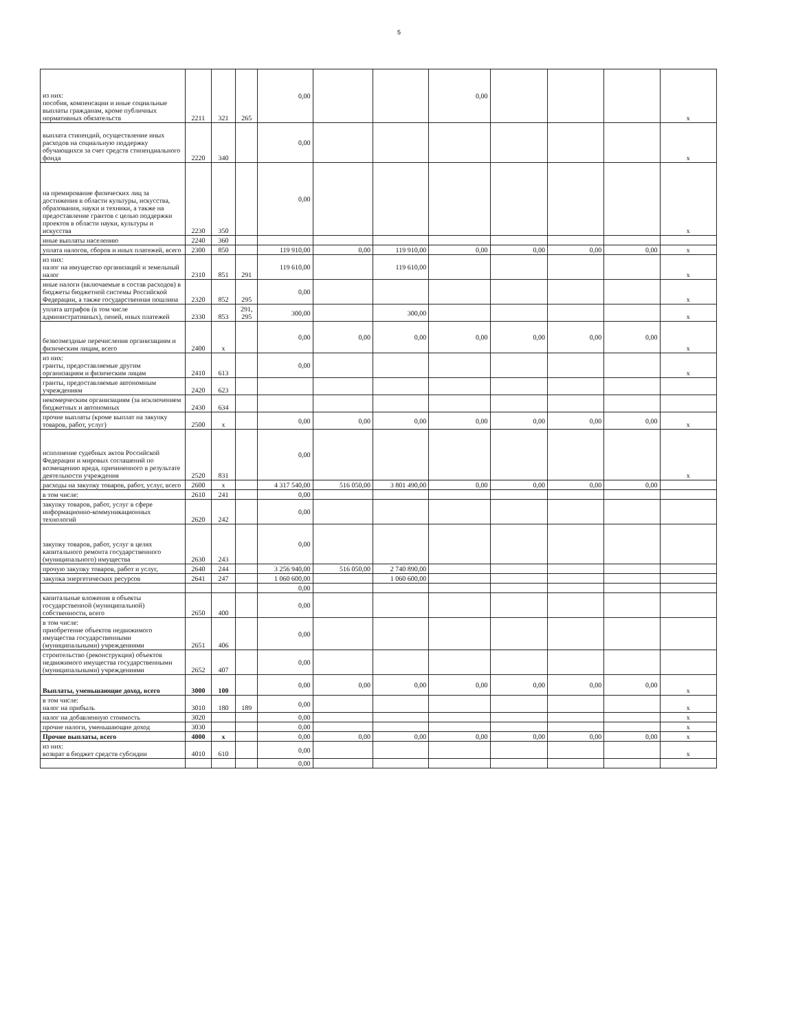5
| из них: пособия, компенсации и иные социальные выплаты гражданам, кроме публичных нормативных обязательств | 2211 | 321 | 265 | 0,00 | | | 0,00 | | | | x |
| выплата стипендий, осуществление иных расходов на социальную поддержку обучающихся за счет средств стипендиального фонда | 2220 | 340 | | 0,00 | | | | | | | x |
| на премирование физических лиц за достижения в области культуры, искусства, образования, науки и техники, а также на предоставление грантов с целью поддержки проектов в области науки, культуры и искусства | 2230 | 350 | | 0,00 | | | | | | | x |
| иные выплаты населению | 2240 | 360 | | | | | | | | | |
| уплата налогов, сборов и иных платежей, всего | 2300 | 850 | | 119 910,00 | 0,00 | 119 910,00 | 0,00 | 0,00 | 0,00 | 0,00 | x |
| из них: налог на имущество организаций и земельный налог | 2310 | 851 | 291 | 119 610,00 | | 119 610,00 | | | | | x |
| иные налоги (включаемые в состав расходов) в бюджеты бюджетной системы Российской Федерации, а также государственная пошлина | 2320 | 852 | 295 | 0,00 | | | | | | | x |
| уплата штрафов (в том числе административных), пеней, иных платежей | 2330 | 853 | 291, 295 | 300,00 | | 300,00 | | | | | x |
| безвозмездные перечисления организациям и физическим лицам, всего | 2400 | x | | 0,00 | 0,00 | 0,00 | 0,00 | 0,00 | 0,00 | 0,00 | x |
| из них: гранты, предоставляемые другим организациям и физическим лицам | 2410 | 613 | | 0,00 | | | | | | | x |
| гранты, предоставляемые автономным учреждениям | 2420 | 623 | | | | | | | | | |
| некомерческим организациям (за исключением бюджетных и автономных | 2430 | 634 | | | | | | | | | |
| прочие выплаты (кроме выплат на закупку товаров, работ, услуг) | 2500 | x | | 0,00 | 0,00 | 0,00 | 0,00 | 0,00 | 0,00 | 0,00 | x |
| исполнение судебных актов Российской Федерации и мировых соглашений по возмещению вреда, причиненного в результате деятельности учреждения | 2520 | 831 | | 0,00 | | | | | | | x |
| расходы на закупку товаров, работ, услуг, всего | 2600 | x | | 4 317 540,00 | 516 050,00 | 3 801 490,00 | 0,00 | 0,00 | 0,00 | 0,00 | |
| в том числе: | 2610 | 241 | | 0,00 | | | | | | | |
| закупку товаров, работ, услуг в сфере информационно-коммуникационных технологий | 2620 | 242 | | 0,00 | | | | | | | |
| закупку товаров, работ, услуг в целях капитального ремонта государственного (муниципального) имущества | 2630 | 243 | | 0,00 | | | | | | | |
| прочую закупку товаров, работ и услуг, | 2640 | 244 | | 3 256 940,00 | 516 050,00 | 2 740 890,00 | | | | | |
| закупка энергетических ресурсов | 2641 | 247 | | 1 060 600,00 | | 1 060 600,00 | | | | | |
| | | | | 0,00 | | | | | | | |
| капитальные вложения в объекты государственной (муниципальной) собственности, всего | 2650 | 400 | | 0,00 | | | | | | | |
| в том числе: приобретение объектов недвижимого имущества государственными (муниципальными) учреждениями | 2651 | 406 | | 0,00 | | | | | | | |
| строительство (реконструкция) объектов недвижимого имущества государственными (муниципальными) учреждениями | 2652 | 407 | | 0,00 | | | | | | | |
| Выплаты, уменьшающие доход, всего | 3000 | 100 | | 0,00 | 0,00 | 0,00 | 0,00 | 0,00 | 0,00 | 0,00 | x |
| в том числе: налог на прибыль | 3010 | 180 | 189 | 0,00 | | | | | | | x |
| налог на добавленную стоимость | 3020 | | | 0,00 | | | | | | | x |
| прочие налоги, уменьшающие доход | 3030 | | | 0,00 | | | | | | | x |
| Прочие выплаты, всего | 4000 | x | | 0,00 | 0,00 | 0,00 | 0,00 | 0,00 | 0,00 | 0,00 | x |
| из них: возврат в бюджет средств субсидии | 4010 | 610 | | 0,00 | | | | | | | x |
| | | | | 0,00 | | | | | | | |